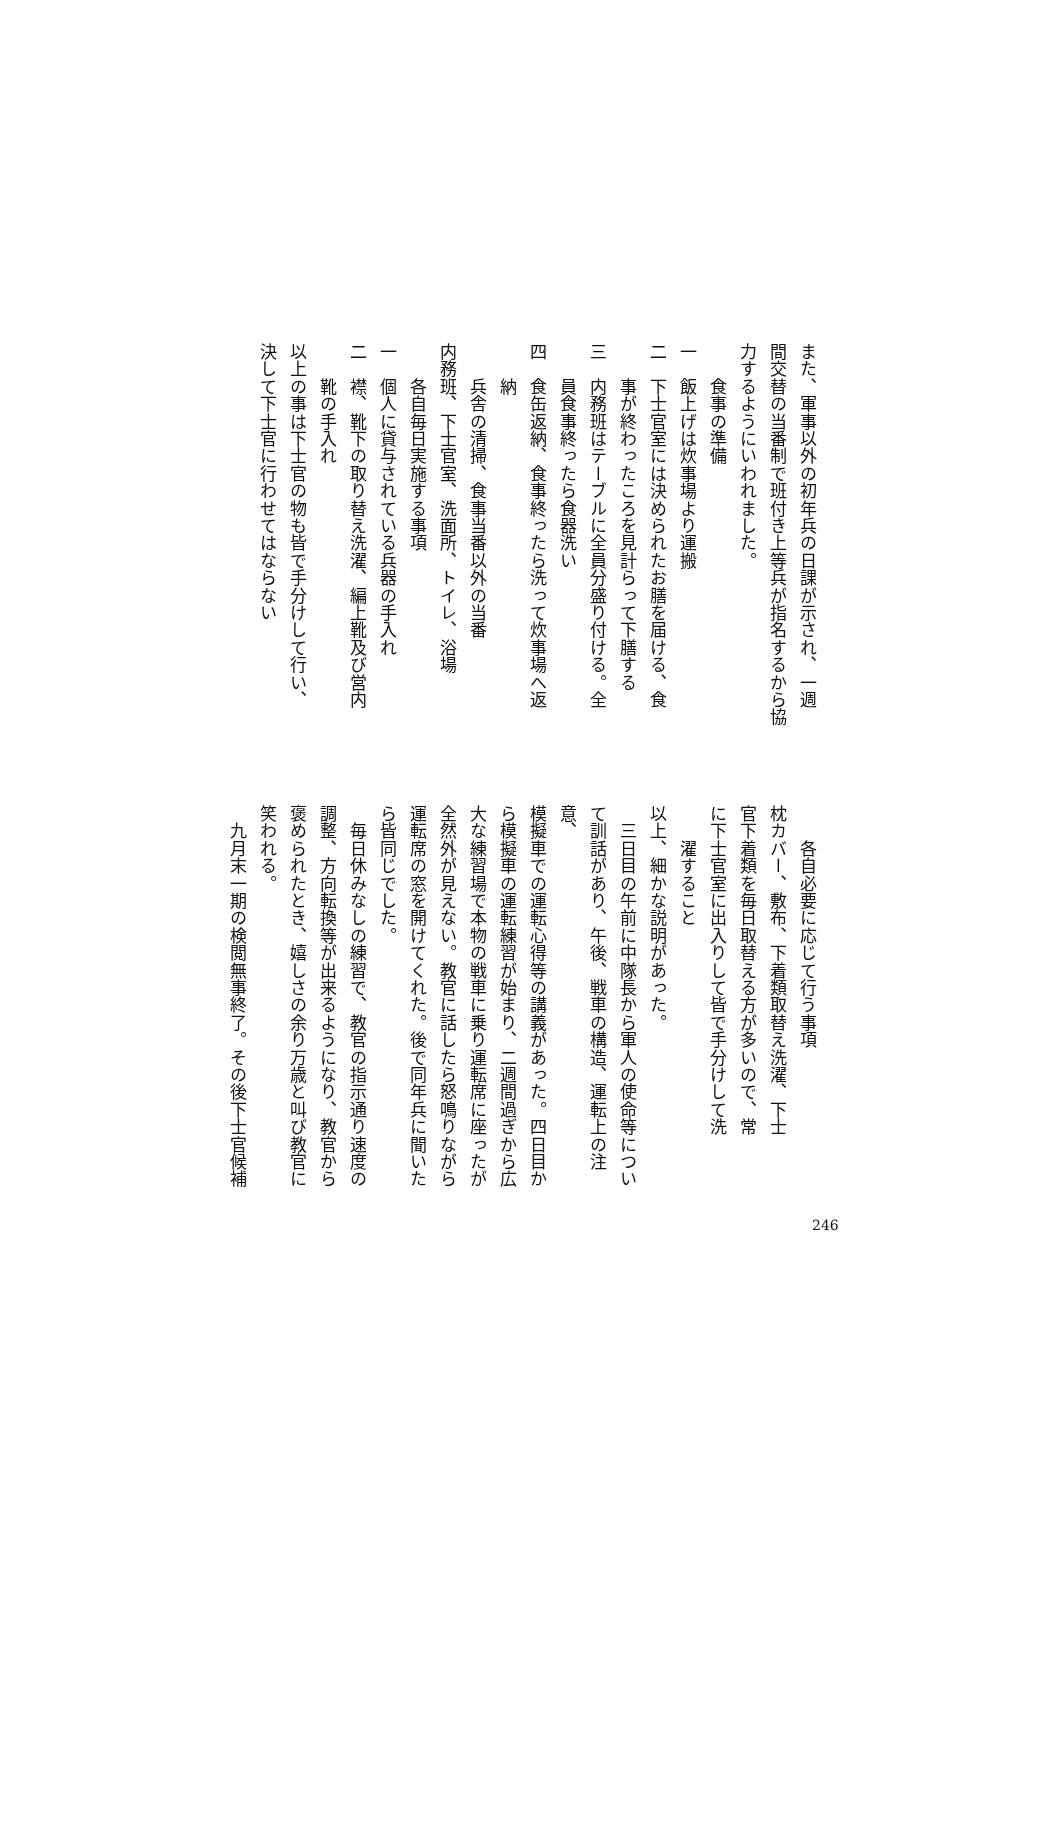また、軍事以外の初年兵の日課が示され、一週
間交替の当番制で班付き上等兵が指名するから協
力するようにいわれました。
　　食事の準備
一　飯上げは炊事場より運搬
二　下士官室には決められたお膳を届ける、食
　　事が終わったころを見計らって下膳する
三　内務班はテーブルに全員分盛り付ける。全
　　員食事終ったら食器洗い
四　食缶返納、食事終ったら洗って炊事場へ返
　　納
　　兵舎の清掃、食事当番以外の当番
内務班、下士官室、洗面所、トイレ、浴場
　　各自毎日実施する事項
一　個人に貸与されている兵器の手入れ
二　襟、靴下の取り替え洗濯、編上靴及び営内
　　靴の手入れ
以上の事は下士官の物も皆で手分けして行い、
決して下士官に行わせてはならない
　　各自必要に応じて行う事項
枕カバー、敷布、下着類取替え洗濯、下士
官下着類を毎日取替える方が多いので、常
に下士官室に出入りして皆で手分けして洗
　　濯すること
以上、細かな説明があった。
　三日目の午前に中隊長から軍人の使命等につい
て訓話があり、午後、戦車の構造、運転上の注意、
模擬車での運転心得等の講義があった。四日目か
ら模擬車の運転練習が始まり、二週間過ぎから広
大な練習場で本物の戦車に乗り運転席に座ったが
全然外が見えない。教官に話したら怒鳴りながら
運転席の窓を開けてくれた。後で同年兵に聞いた
ら皆同じでした。
　毎日休みなしの練習で、教官の指示通り速度の
調整、方向転換等が出来るようになり、教官から
褒められたとき、嬉しさの余り万歳と叫び教官に
笑われる。
　九月末一期の検閲無事終了。その後下士官候補
246